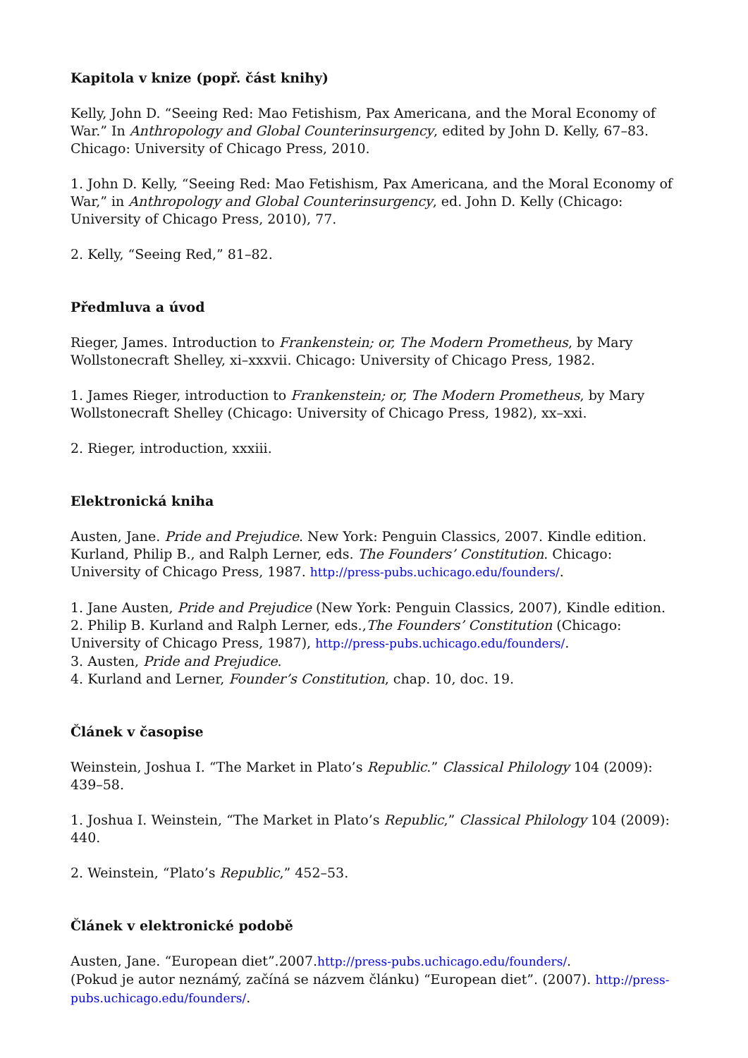Kapitola v knize (popř. část knihy)
Kelly, John D. “Seeing Red: Mao Fetishism, Pax Americana, and the Moral Economy of War.” In Anthropology and Global Counterinsurgency, edited by John D. Kelly, 67–83. Chicago: University of Chicago Press, 2010.
1. John D. Kelly, “Seeing Red: Mao Fetishism, Pax Americana, and the Moral Economy of War,” in Anthropology and Global Counterinsurgency, ed. John D. Kelly (Chicago: University of Chicago Press, 2010), 77.
2. Kelly, “Seeing Red,” 81–82.
Předmluva a úvod
Rieger, James. Introduction to Frankenstein; or, The Modern Prometheus, by Mary Wollstonecraft Shelley, xi–xxxvii. Chicago: University of Chicago Press, 1982.
1. James Rieger, introduction to Frankenstein; or, The Modern Prometheus, by Mary Wollstonecraft Shelley (Chicago: University of Chicago Press, 1982), xx–xxi.
2. Rieger, introduction, xxxiii.
Elektronická kniha
Austen, Jane. Pride and Prejudice. New York: Penguin Classics, 2007. Kindle edition.
Kurland, Philip B., and Ralph Lerner, eds. The Founders’ Constitution. Chicago: University of Chicago Press, 1987. http://press-pubs.uchicago.edu/founders/.
1. Jane Austen, Pride and Prejudice (New York: Penguin Classics, 2007), Kindle edition.
2. Philip B. Kurland and Ralph Lerner, eds.,The Founders’ Constitution (Chicago: University of Chicago Press, 1987), http://press-pubs.uchicago.edu/founders/.
3. Austen, Pride and Prejudice.
4. Kurland and Lerner, Founder’s Constitution, chap. 10, doc. 19.
Článek v časopise
Weinstein, Joshua I. “The Market in Plato’s Republic.” Classical Philology 104 (2009): 439–58.
1. Joshua I. Weinstein, “The Market in Plato’s Republic,” Classical Philology 104 (2009): 440.
2. Weinstein, “Plato’s Republic,” 452–53.
Článek v elektronické podobě
Austen, Jane. “European diet”.2007.http://press-pubs.uchicago.edu/founders/.
(Pokud je autor neznámý, začíná se názvem článku) “European diet”. (2007). http://press-pubs.uchicago.edu/founders/.